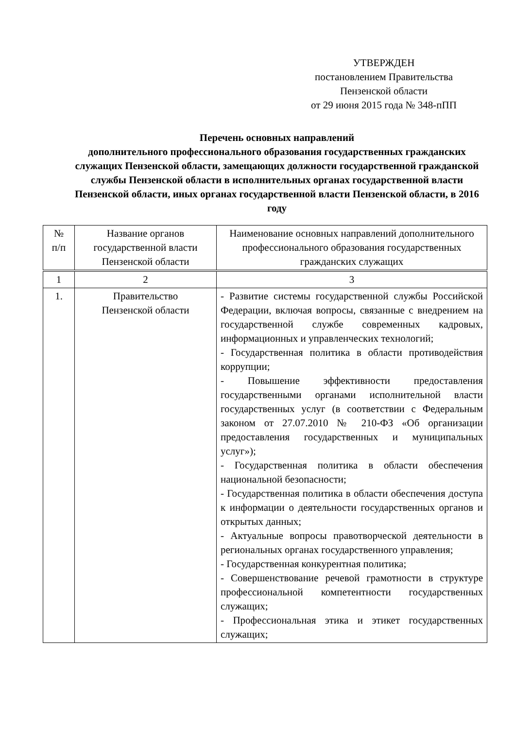УТВЕРЖДЕН
постановлением Правительства
Пензенской области
от 29 июня 2015 года № 348-пПП
Перечень основных направлений
дополнительного профессионального образования государственных гражданских служащих Пензенской области, замещающих должности государственной гражданской службы Пензенской области в исполнительных органах государственной власти Пензенской области, иных органах государственной власти Пензенской области, в 2016 году
| № п/п | Название органов государственной власти Пензенской области | Наименование основных направлений дополнительного профессионального образования государственных гражданских служащих |
| --- | --- | --- |
| 1 | 2 | 3 |
| 1. | Правительство Пензенской области | - Развитие системы государственной службы Российской Федерации, включая вопросы, связанные с внедрением на государственной службе современных кадровых, информационных и управленческих технологий; - Государственная политика в области противодействия коррупции; - Повышение эффективности предоставления государственными органами исполнительной власти государственных услуг (в соответствии с Федеральным законом от 27.07.2010 № 210-ФЗ «Об организации предоставления государственных и муниципальных услуг»); - Государственная политика в области обеспечения национальной безопасности; - Государственная политика в области обеспечения доступа к информации о деятельности государственных органов и открытых данных; - Актуальные вопросы правотворческой деятельности в региональных органах государственного управления; - Государственная конкурентная политика; - Совершенствование речевой грамотности в структуре профессиональной компетентности государственных служащих; - Профессиональная этика и этикет государственных служащих; |